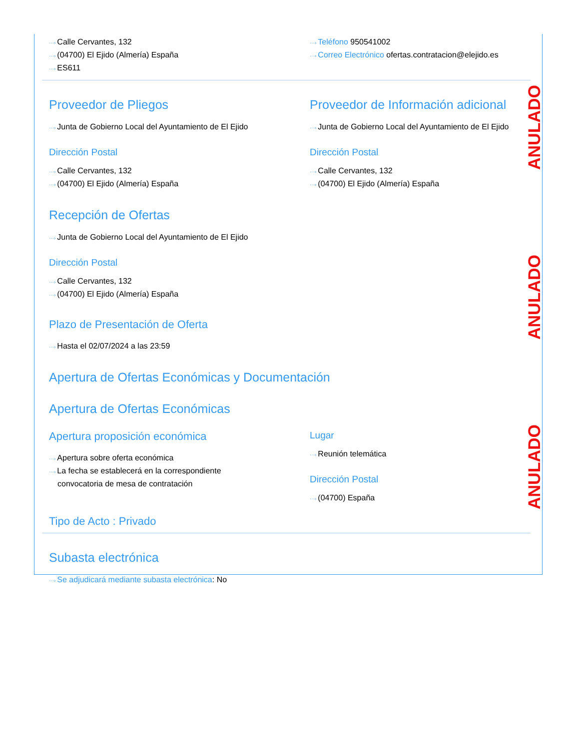ANULADO
ANULADO
ANULADO
···› Calle Cervantes, 132
···› (04700) El Ejido (Almería) España
···› ES611
···› Teléfono 950541002
···› Correo Electrónico ofertas.contratacion@elejido.es
Proveedor de Pliegos
···› Junta de Gobierno Local del Ayuntamiento de El Ejido
Dirección Postal
···› Calle Cervantes, 132
···› (04700) El Ejido (Almería) España
Proveedor de Información adicional
···› Junta de Gobierno Local del Ayuntamiento de El Ejido
Dirección Postal
···› Calle Cervantes, 132
···› (04700) El Ejido (Almería) España
Recepción de Ofertas
···› Junta de Gobierno Local del Ayuntamiento de El Ejido
Dirección Postal
···› Calle Cervantes, 132
···› (04700) El Ejido (Almería) España
Plazo de Presentación de Oferta
···› Hasta el 02/07/2024 a las 23:59
Apertura de Ofertas Económicas y Documentación
Apertura de Ofertas Económicas
Apertura proposición económica
···› Apertura sobre oferta económica
···› La fecha se establecerá en la correspondiente
convocatoria de mesa de contratación
Lugar
···› Reunión telemática
Dirección Postal
···› (04700) España
Tipo de Acto : Privado
Subasta electrónica
···› Se adjudicará mediante subasta electrónica: No